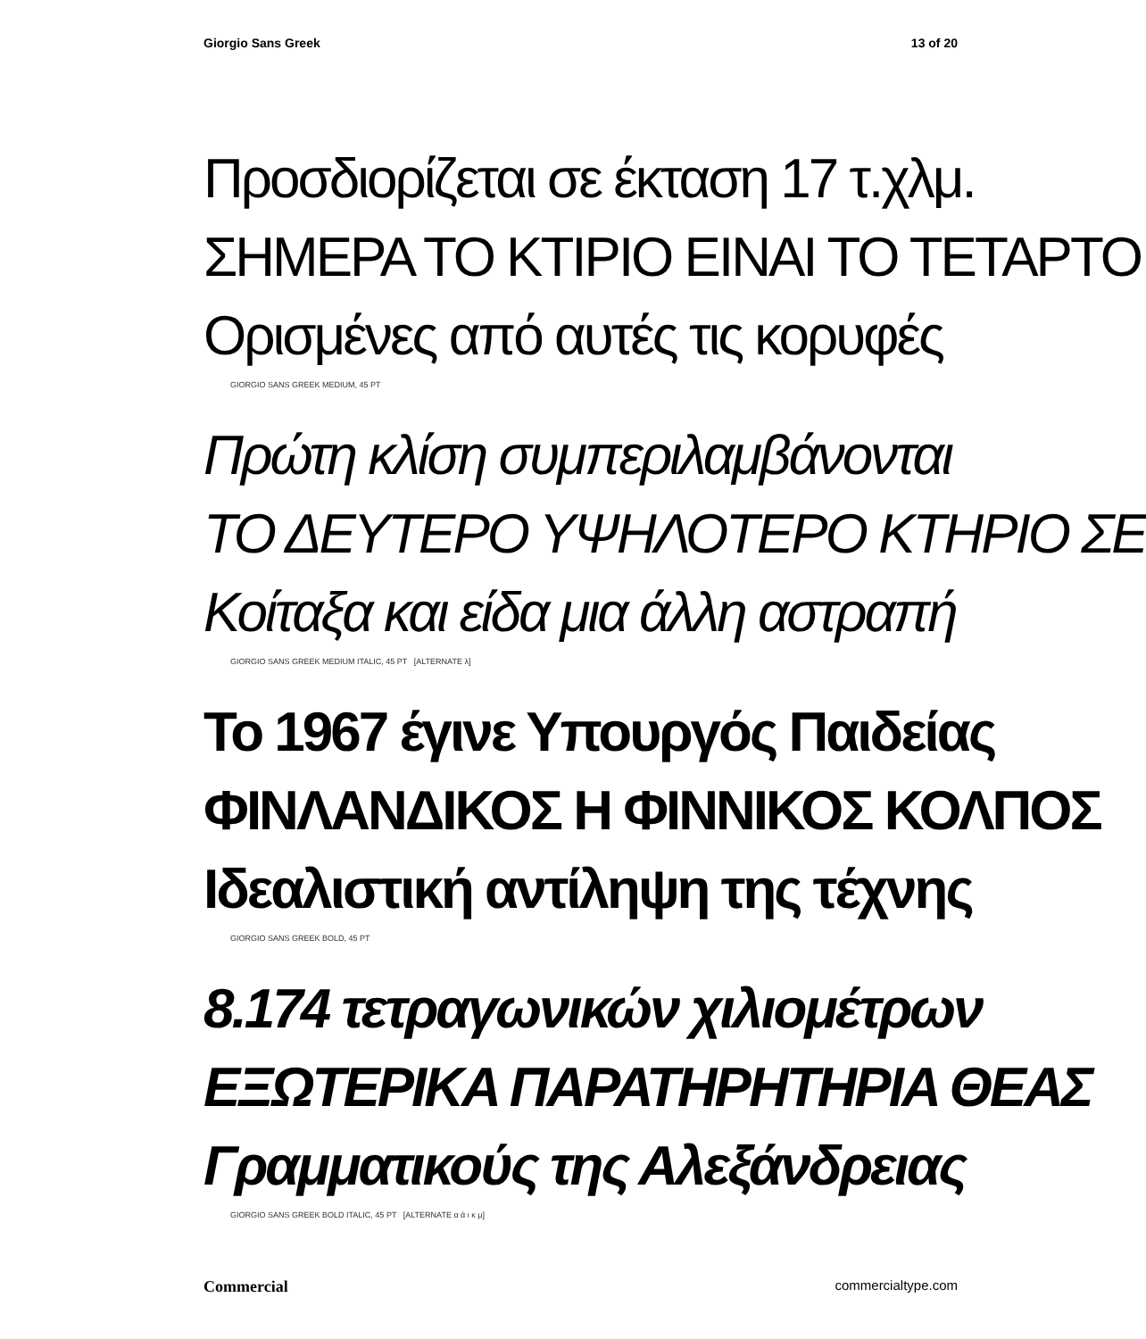Giorgio Sans Greek 13 of 20
Προσδιορίζεται σε έκταση 17 τ.χλμ.
ΣΗΜΕΡΑ ΤΟ ΚΤΙΡΙΟ ΕΙΝΑΙ ΤΟ ΤΕΤΑΡΤΟ
Ορισμένες από αυτές τις κορυφές
GIORGIO SANS GREEK MEDIUM, 45 PT
Πρώτη κλίση συμπεριλαμβάνονται
ΤΟ ΔΕΥΤΕΡΟ ΥΨΗΛΟΤΕΡΟ ΚΤΗΡΙΟ ΣΕ
Κοίταξα και είδα μια άλλη αστραπή
GIORGIO SANS GREEK MEDIUM ITALIC, 45 PT [ALTERNATE λ]
Το 1967 έγινε Υπουργός Παιδείας
ΦΙΝΛΑΝΔΙΚΟΣ Η ΦΙΝΝΙΚΟΣ ΚΟΛΠΟΣ
Ιδεαλιστική αντίληψη της τέχνης
GIORGIO SANS GREEK BOLD, 45 PT
8.174 τετραγωνικών χιλιομέτρων
ΕΞΩΤΕΡΙΚΑ ΠΑΡΑΤΗΡΗΤΗΡΙΑ ΘΕΑΣ
Γραμματικούς της Αλεξάνδρειας
GIORGIO SANS GREEK BOLD ITALIC, 45 PT [ALTERNATE α ά ι κ μ]
Commercial commercialtype.com